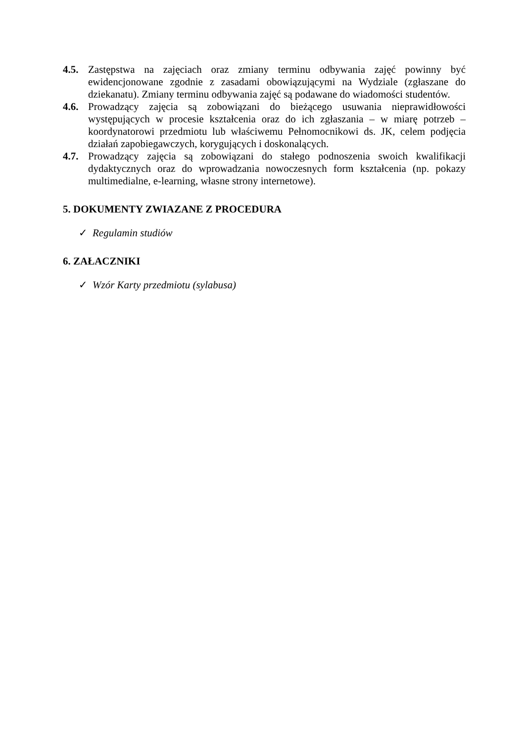4.5. Zastępstwa na zajęciach oraz zmiany terminu odbywania zajęć powinny być ewidencjonowane zgodnie z zasadami obowiązującymi na Wydziale (zgłaszane do dziekanatu). Zmiany terminu odbywania zajęć są podawane do wiadomości studentów.
4.6. Prowadzący zajęcia są zobowiązani do bieżącego usuwania nieprawidłowości występujących w procesie kształcenia oraz do ich zgłaszania – w miarę potrzeb – koordynatorowi przedmiotu lub właściwemu Pełnomocnikowi ds. JK, celem podjęcia działań zapobiegawczych, korygujących i doskonalących.
4.7. Prowadzący zajęcia są zobowiązani do stałego podnoszenia swoich kwalifikacji dydaktycznych oraz do wprowadzania nowoczesnych form kształcenia (np. pokazy multimedialne, e-learning, własne strony internetowe).
5. DOKUMENTY ZWIAZANE Z PROCEDURA
✓ Regulamin studiów
6. ZAŁACZNIKI
✓ Wzór Karty przedmiotu (sylabusa)